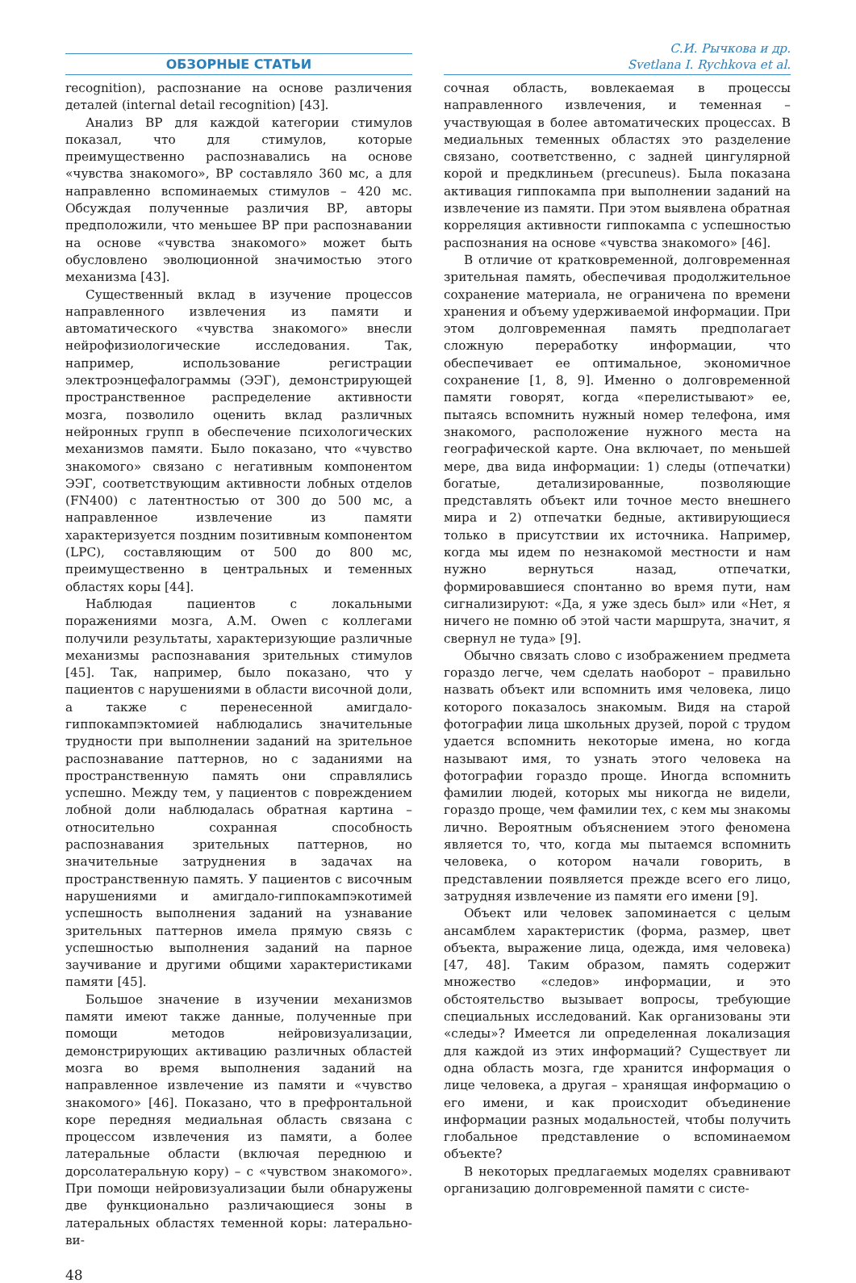ОБЗОРНЫЕ СТАТЬИ
С.И. Рычкова и др.
Svetlana I. Rychkova et al.
recognition), распознание на основе различения деталей (internal detail recognition) [43].
Анализ ВР для каждой категории стимулов показал, что для стимулов, которые преимущественно распознавались на основе «чувства знакомого», ВР составляло 360 мс, а для направленно вспоминаемых стимулов – 420 мс. Обсуждая полученные различия ВР, авторы предположили, что меньшее ВР при распознавании на основе «чувства знакомого» может быть обусловлено эволюционной значимостью этого механизма [43].
Существенный вклад в изучение процессов направленного извлечения из памяти и автоматического «чувства знакомого» внесли нейрофизиологические исследования. Так, например, использование регистрации электроэнцефалограммы (ЭЭГ), демонстрирующей пространственное распределение активности мозга, позволило оценить вклад различных нейронных групп в обеспечение психологических механизмов памяти. Было показано, что «чувство знакомого» связано с негативным компонентом ЭЭГ, соответствующим активности лобных отделов (FN400) с латентностью от 300 до 500 мс, а направленное извлечение из памяти характеризуется поздним позитивным компонентом (LPC), составляющим от 500 до 800 мс, преимущественно в центральных и теменных областях коры [44].
Наблюдая пациентов с локальными поражениями мозга, A.M. Owen с коллегами получили результаты, характеризующие различные механизмы распознавания зрительных стимулов [45]. Так, например, было показано, что у пациентов с нарушениями в области височной доли, а также с перенесенной амигдало-гиппокампэктомией наблюдались значительные трудности при выполнении заданий на зрительное распознавание паттернов, но с заданиями на пространственную память они справлялись успешно. Между тем, у пациентов с повреждением лобной доли наблюдалась обратная картина – относительно сохранная способность распознавания зрительных паттернов, но значительные затруднения в задачах на пространственную память. У пациентов с височным нарушениями и амигдало-гиппокампэкотимей успешность выполнения заданий на узнавание зрительных паттернов имела прямую связь с успешностью выполнения заданий на парное заучивание и другими общими характеристиками памяти [45].
Большое значение в изучении механизмов памяти имеют также данные, полученные при помощи методов нейровизуализации, демонстрирующих активацию различных областей мозга во время выполнения заданий на направленное извлечение из памяти и «чувство знакомого» [46]. Показано, что в префронтальной коре передняя медиальная область связана с процессом извлечения из памяти, а более латеральные области (включая переднюю и дорсолатеральную кору) – с «чувством знакомого». При помощи нейровизуализации были обнаружены две функционально различающиеся зоны в латеральных областях теменной коры: латерально-ви-
сочная область, вовлекаемая в процессы направленного извлечения, и теменная – участвующая в более автоматических процессах. В медиальных теменных областях это разделение связано, соответственно, с задней цингулярной корой и предклиньем (precuneus). Была показана активация гиппокампа при выполнении заданий на извлечение из памяти. При этом выявлена обратная корреляция активности гиппокампа с успешностью распознания на основе «чувства знакомого» [46].
В отличие от кратковременной, долговременная зрительная память, обеспечивая продолжительное сохранение материала, не ограничена по времени хранения и объему удерживаемой информации. При этом долговременная память предполагает сложную переработку информации, что обеспечивает ее оптимальное, экономичное сохранение [1, 8, 9]. Именно о долговременной памяти говорят, когда «перелистывают» ее, пытаясь вспомнить нужный номер телефона, имя знакомого, расположение нужного места на географической карте. Она включает, по меньшей мере, два вида информации: 1) следы (отпечатки) богатые, детализированные, позволяющие представлять объект или точное место внешнего мира и 2) отпечатки бедные, активирующиеся только в присутствии их источника. Например, когда мы идем по незнакомой местности и нам нужно вернуться назад, отпечатки, формировавшиеся спонтанно во время пути, нам сигнализируют: «Да, я уже здесь был» или «Нет, я ничего не помню об этой части маршрута, значит, я свернул не туда» [9].
Обычно связать слово с изображением предмета гораздо легче, чем сделать наоборот – правильно назвать объект или вспомнить имя человека, лицо которого показалось знакомым. Видя на старой фотографии лица школьных друзей, порой с трудом удается вспомнить некоторые имена, но когда называют имя, то узнать этого человека на фотографии гораздо проще. Иногда вспомнить фамилии людей, которых мы никогда не видели, гораздо проще, чем фамилии тех, с кем мы знакомы лично. Вероятным объяснением этого феномена является то, что, когда мы пытаемся вспомнить человека, о котором начали говорить, в представлении появляется прежде всего его лицо, затрудняя извлечение из памяти его имени [9].
Объект или человек запоминается с целым ансамблем характеристик (форма, размер, цвет объекта, выражение лица, одежда, имя человека) [47, 48]. Таким образом, память содержит множество «следов» информации, и это обстоятельство вызывает вопросы, требующие специальных исследований. Как организованы эти «следы»? Имеется ли определенная локализация для каждой из этих информаций? Существует ли одна область мозга, где хранится информация о лице человека, а другая – хранящая информацию о его имени, и как происходит объединение информации разных модальностей, чтобы получить глобальное представление о вспоминаемом объекте?
В некоторых предлагаемых моделях сравнивают организацию долговременной памяти с систе-
48